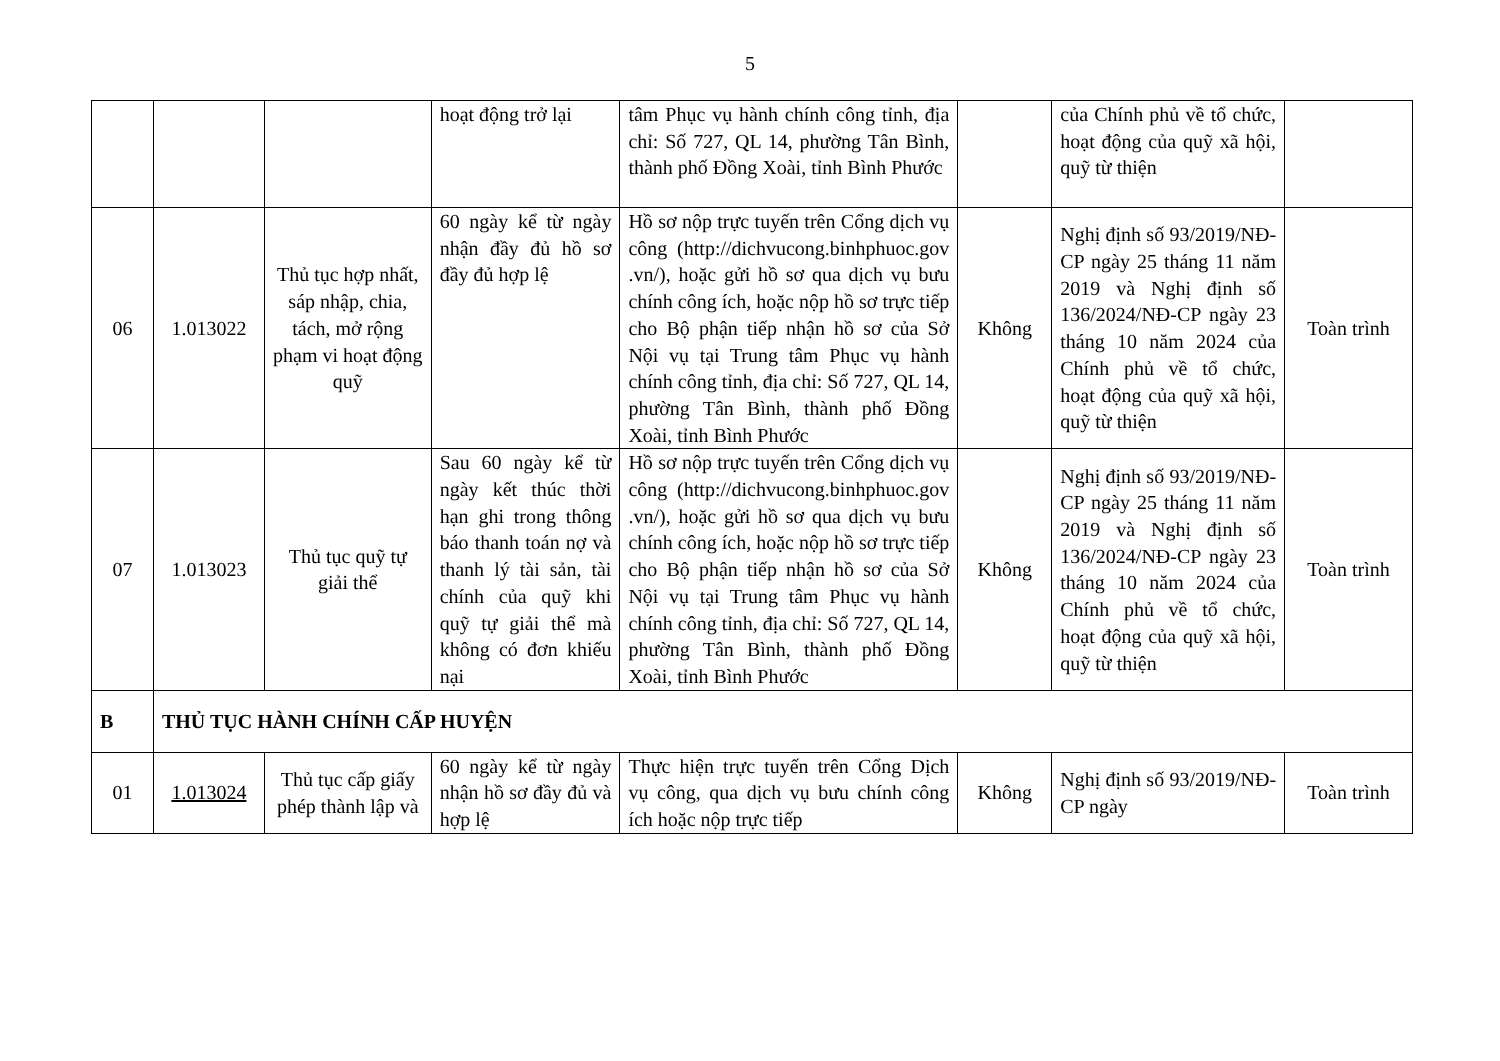5
| | | | hoạt động trở lại | tâm Phục vụ hành chính công tỉnh, địa chỉ: Số 727, QL 14, phường Tân Bình, thành phố Đồng Xoài, tỉnh Bình Phước | | của Chính phủ về tổ chức, hoạt động của quỹ xã hội, quỹ từ thiện | |
| 06 | 1.013022 | Thủ tục hợp nhất, sáp nhập, chia, tách, mở rộng phạm vi hoạt động quỹ | 60 ngày kể từ ngày nhận đầy đủ hồ sơ đầy đủ hợp lệ | Hồ sơ nộp trực tuyến trên Cổng dịch vụ công (http://dichvucong.binhphuoc.gov .vn/), hoặc gửi hồ sơ qua dịch vụ bưu chính công ích, hoặc nộp hồ sơ trực tiếp cho Bộ phận tiếp nhận hồ sơ của Sở Nội vụ tại Trung tâm Phục vụ hành chính công tỉnh, địa chỉ: Số 727, QL 14, phường Tân Bình, thành phố Đồng Xoài, tỉnh Bình Phước | Không | Nghị định số 93/2019/NĐ-CP ngày 25 tháng 11 năm 2019 và Nghị định số 136/2024/NĐ-CP ngày 23 tháng 10 năm 2024 của Chính phủ về tổ chức, hoạt động của quỹ xã hội, quỹ từ thiện | Toàn trình |
| 07 | 1.013023 | Thủ tục quỹ tự giải thể | Sau 60 ngày kể từ ngày kết thúc thời hạn ghi trong thông báo thanh toán nợ và thanh lý tài sản, tài chính của quỹ khi quỹ tự giải thể mà không có đơn khiếu nại | Hồ sơ nộp trực tuyến trên Cổng dịch vụ công (http://dichvucong.binhphuoc.gov .vn/), hoặc gửi hồ sơ qua dịch vụ bưu chính công ích, hoặc nộp hồ sơ trực tiếp cho Bộ phận tiếp nhận hồ sơ của Sở Nội vụ tại Trung tâm Phục vụ hành chính công tỉnh, địa chỉ: Số 727, QL 14, phường Tân Bình, thành phố Đồng Xoài, tỉnh Bình Phước | Không | Nghị định số 93/2019/NĐ-CP ngày 25 tháng 11 năm 2019 và Nghị định số 136/2024/NĐ-CP ngày 23 tháng 10 năm 2024 của Chính phủ về tổ chức, hoạt động của quỹ xã hội, quỹ từ thiện | Toàn trình |
| B | THỦ TỤC HÀNH CHÍNH CẤP HUYỆN | | | | | | |
| 01 | 1.013024 | Thủ tục cấp giấy phép thành lập và | 60 ngày kể từ ngày nhận hồ sơ đầy đủ và hợp lệ | Thực hiện trực tuyến trên Cổng Dịch vụ công, qua dịch vụ bưu chính công ích hoặc nộp trực tiếp | Không | Nghị định số 93/2019/NĐ-CP ngày | Toàn trình |